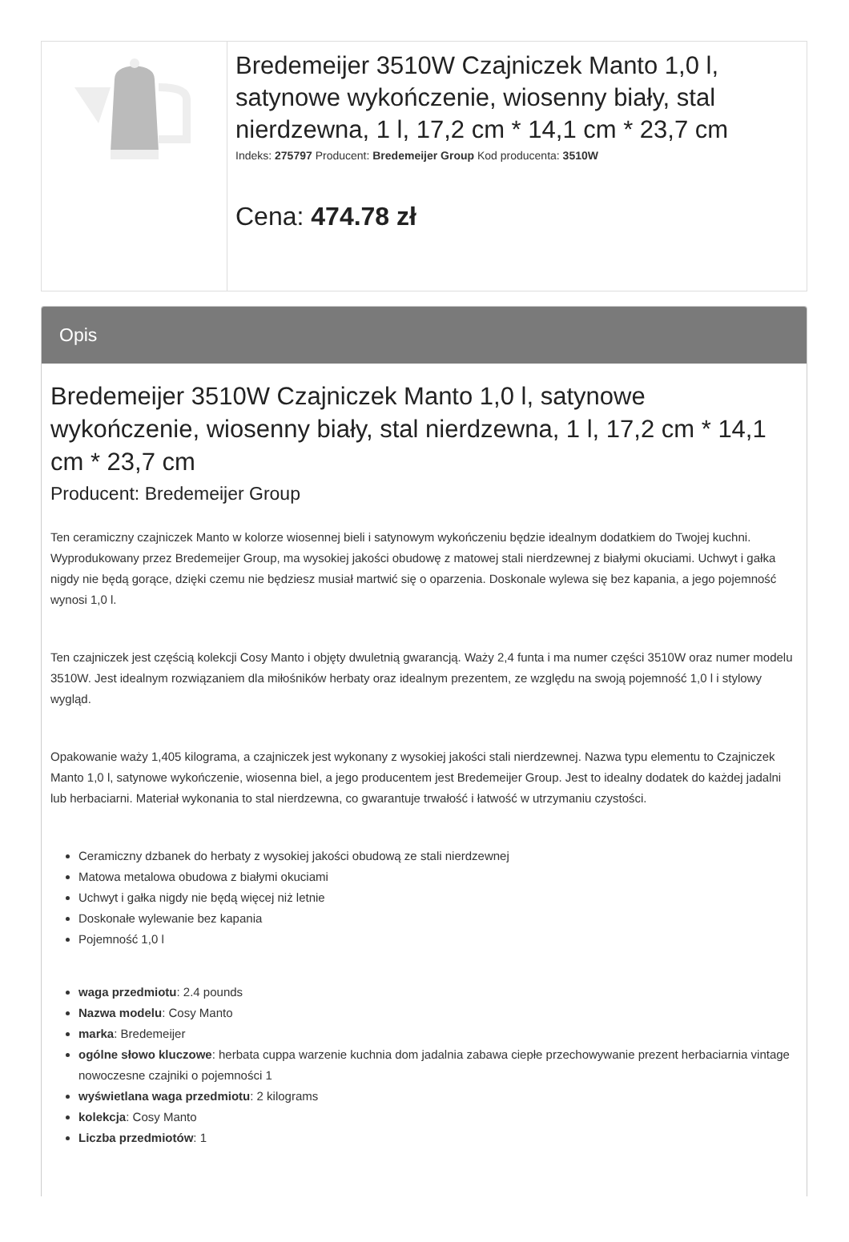Bredemeijer 3510W Czajniczek Manto 1,0 l, satynowe wykończenie, wiosenny biały, stal nierdzewna, 1 l, 17,2 cm * 14,1 cm * 23,7 cm
Indeks: 275797 Producent: Bredemeijer Group Kod producenta: 3510W
Cena: 474.78 zł
Opis
Bredemeijer 3510W Czajniczek Manto 1,0 l, satynowe wykończenie, wiosenny biały, stal nierdzewna, 1 l, 17,2 cm * 14,1 cm * 23,7 cm
Producent: Bredemeijer Group
Ten ceramiczny czajniczek Manto w kolorze wiosennej bieli i satynowym wykończeniu będzie idealnym dodatkiem do Twojej kuchni. Wyprodukowany przez Bredemeijer Group, ma wysokiej jakości obudowę z matowej stali nierdzewnej z białymi okuciami. Uchwyt i gałka nigdy nie będą gorące, dzięki czemu nie będziesz musiał martwić się o oparzenia. Doskonale wylewa się bez kapania, a jego pojemność wynosi 1,0 l.
Ten czajniczek jest częścią kolekcji Cosy Manto i objęty dwuletnią gwarancją. Waży 2,4 funta i ma numer części 3510W oraz numer modelu 3510W. Jest idealnym rozwiązaniem dla miłośników herbaty oraz idealnym prezentem, ze względu na swoją pojemność 1,0 l i stylowy wygląd.
Opakowanie waży 1,405 kilograma, a czajniczek jest wykonany z wysokiej jakości stali nierdzewnej. Nazwa typu elementu to Czajniczek Manto 1,0 l, satynowe wykończenie, wiosenna biel, a jego producentem jest Bredemeijer Group. Jest to idealny dodatek do każdej jadalni lub herbaciarni. Materiał wykonania to stal nierdzewna, co gwarantuje trwałość i łatwość w utrzymaniu czystości.
Ceramiczny dzbanek do herbaty z wysokiej jakości obudową ze stali nierdzewnej
Matowa metalowa obudowa z białymi okuciami
Uchwyt i gałka nigdy nie będą więcej niż letnie
Doskonałe wylewanie bez kapania
Pojemność 1,0 l
waga przedmiotu: 2.4 pounds
Nazwa modelu: Cosy Manto
marka: Bredemeijer
ogólne słowo kluczowe: herbata cuppa warzenie kuchnia dom jadalnia zabawa ciepłe przechowywanie prezent herbaciarnia vintage nowoczesne czajniki o pojemności 1
wyświetlana waga przedmiotu: 2 kilograms
kolekcja: Cosy Manto
Liczba przedmiotów: 1